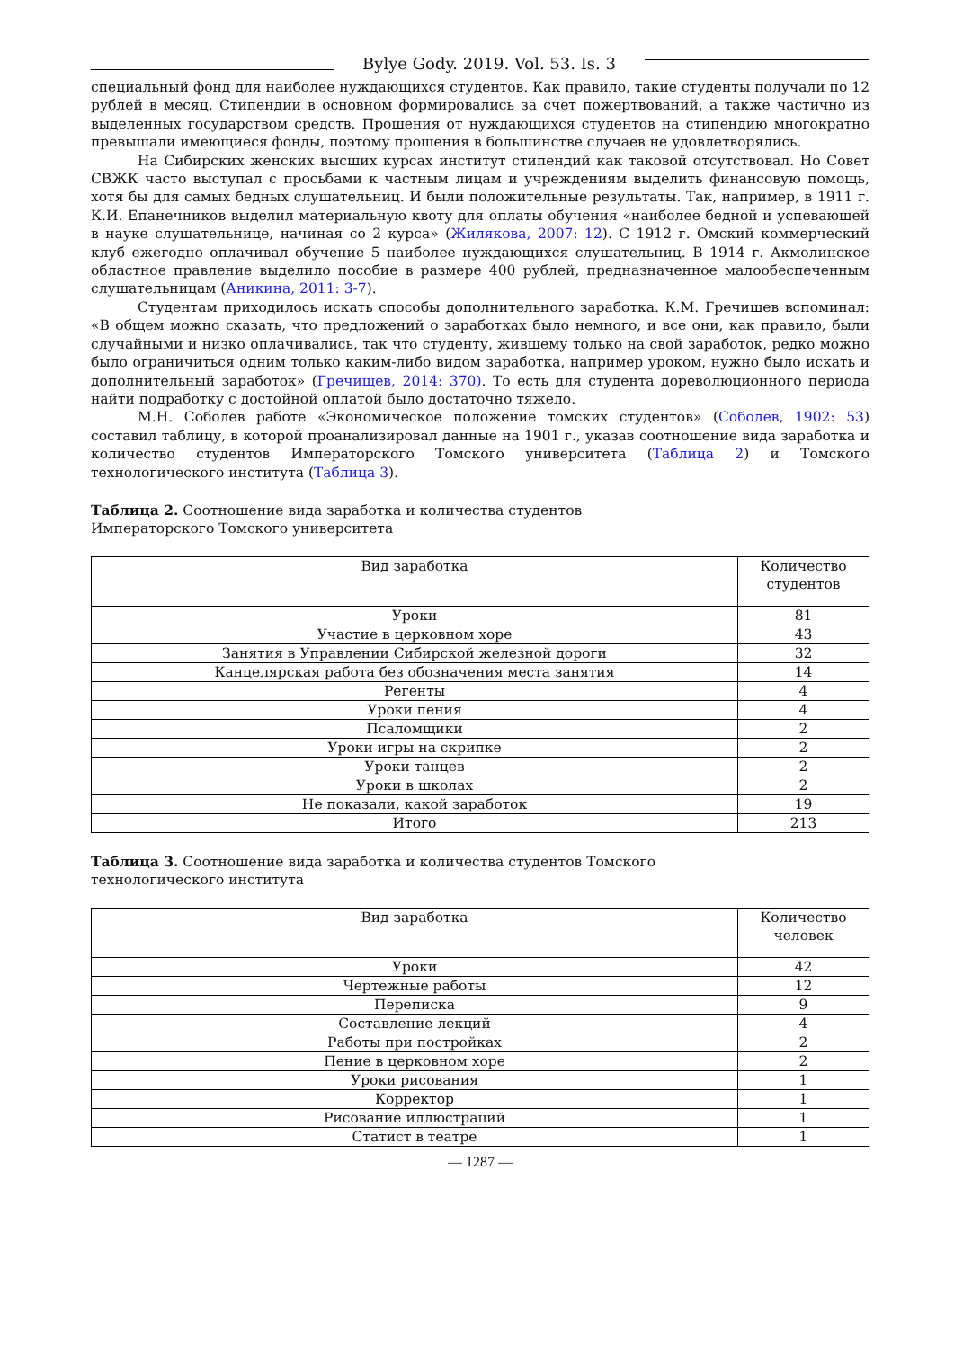Bylye Gody. 2019. Vol. 53. Is. 3
специальный фонд для наиболее нуждающихся студентов. Как правило, такие студенты получали по 12 рублей в месяц. Стипендии в основном формировались за счет пожертвований, а также частично из выделенных государством средств. Прошения от нуждающихся студентов на стипендию многократно превышали имеющиеся фонды, поэтому прошения в большинстве случаев не удовлетворялись.
На Сибирских женских высших курсах институт стипендий как таковой отсутствовал. Но Совет СВЖК часто выступал с просьбами к частным лицам и учреждениям выделить финансовую помощь, хотя бы для самых бедных слушательниц. И были положительные результаты. Так, например, в 1911 г. К.И. Епанечников выделил материальную квоту для оплаты обучения «наиболее бедной и успевающей в науке слушательнице, начиная со 2 курса» (Жилякова, 2007: 12). С 1912 г. Омский коммерческий клуб ежегодно оплачивал обучение 5 наиболее нуждающихся слушательниц. В 1914 г. Акмолинское областное правление выделило пособие в размере 400 рублей, предназначенное малообеспеченным слушательницам (Аникина, 2011: 3-7).
Студентам приходилось искать способы дополнительного заработка. К.М. Гречищев вспоминал: «В общем можно сказать, что предложений о заработках было немного, и все они, как правило, были случайными и низко оплачивались, так что студенту, жившему только на свой заработок, редко можно было ограничиться одним только каким-либо видом заработка, например уроком, нужно было искать и дополнительный заработок» (Гречищев, 2014: 370). То есть для студента дореволюционного периода найти подработку с достойной оплатой было достаточно тяжело.
М.Н. Соболев работе «Экономическое положение томских студентов» (Соболев, 1902: 53) составил таблицу, в которой проанализировал данные на 1901 г., указав соотношение вида заработка и количество студентов Императорского Томского университета (Таблица 2) и Томского технологического института (Таблица 3).
Таблица 2. Соотношение вида заработка и количества студентов
Императорского Томского университета
| Вид заработка | Количество студентов |
| --- | --- |
| Уроки | 81 |
| Участие в церковном хоре | 43 |
| Занятия в Управлении Сибирской железной дороги | 32 |
| Канцелярская работа без обозначения места занятия | 14 |
| Регенты | 4 |
| Уроки пения | 4 |
| Псаломщики | 2 |
| Уроки игры на скрипке | 2 |
| Уроки танцев | 2 |
| Уроки в школах | 2 |
| Не показали, какой заработок | 19 |
| Итого | 213 |
Таблица 3. Соотношение вида заработка и количества студентов Томского
технологического института
| Вид заработка | Количество человек |
| --- | --- |
| Уроки | 42 |
| Чертежные работы | 12 |
| Переписка | 9 |
| Составление лекций | 4 |
| Работы при постройках | 2 |
| Пение в церковном хоре | 2 |
| Уроки рисования | 1 |
| Корректор | 1 |
| Рисование иллюстраций | 1 |
| Статист в театре | 1 |
— 1287 —